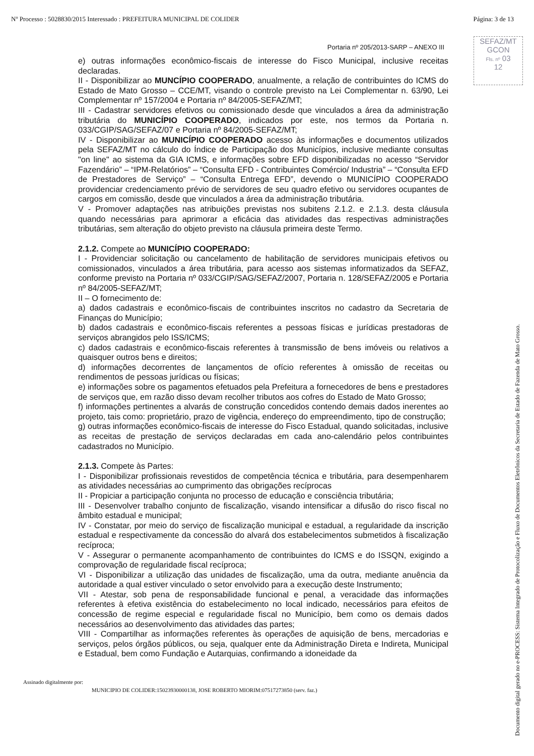Nº Processo : 5028830/2015 Interessado : PREFEITURA MUNICIPAL DE COLIDER Página: 3 de 13
SEFAZ/MT
GCON
Fls. nº 03
12
Portaria nº 205/2013-SARP – ANEXO III
e) outras informações econômico-fiscais de interesse do Fisco Municipal, inclusive receitas declaradas.
II - Disponibilizar ao MUNCÍPIO COOPERADO, anualmente, a relação de contribuintes do ICMS do Estado de Mato Grosso – CCE/MT, visando o controle previsto na Lei Complementar n. 63/90, Lei Complementar nº 157/2004 e Portaria nº 84/2005-SEFAZ/MT;
III - Cadastrar servidores efetivos ou comissionado desde que vinculados a área da administração tributária do MUNICÍPIO COOPERADO, indicados por este, nos termos da Portaria n. 033/CGIP/SAG/SEFAZ/07 e Portaria nº 84/2005-SEFAZ/MT;
IV - Disponibilizar ao MUNICÍPIO COOPERADO acesso às informações e documentos utilizados pela SEFAZ/MT no cálculo do Índice de Participação dos Municípios, inclusive mediante consultas "on line" ao sistema da GIA ICMS, e informações sobre EFD disponibilizadas no acesso “Servidor Fazendário” – “IPM-Relatórios” – “Consulta EFD - Contribuintes Comércio/ Industria” – “Consulta EFD de Prestadores de Serviço” – “Consulta Entrega EFD”, devendo o MUNICÍPIO COOPERADO providenciar credenciamento prévio de servidores de seu quadro efetivo ou servidores ocupantes de cargos em comissão, desde que vinculados a área da administração tributária.
V - Promover adaptações nas atribuições previstas nos subitens 2.1.2. e 2.1.3. desta cláusula quando necessárias para aprimorar a eficácia das atividades das respectivas administrações tributárias, sem alteração do objeto previsto na cláusula primeira deste Termo.
2.1.2. Compete ao MUNICÍPIO COOPERADO:
I - Providenciar solicitação ou cancelamento de habilitação de servidores municipais efetivos ou comissionados, vinculados a área tributária, para acesso aos sistemas informatizados da SEFAZ, conforme previsto na Portaria nº 033/CGIP/SAG/SEFAZ/2007, Portaria n. 128/SEFAZ/2005 e Portaria nº 84/2005-SEFAZ/MT;
II – O fornecimento de:
a) dados cadastrais e econômico-fiscais de contribuintes inscritos no cadastro da Secretaria de Finanças do Município;
b) dados cadastrais e econômico-fiscais referentes a pessoas físicas e jurídicas prestadoras de serviços abrangidos pelo ISS/ICMS;
c) dados cadastrais e econômico-fiscais referentes à transmissão de bens imóveis ou relativos a quaisquer outros bens e direitos;
d) informações decorrentes de lançamentos de ofício referentes à omissão de receitas ou rendimentos de pessoas jurídicas ou físicas;
e) informações sobre os pagamentos efetuados pela Prefeitura a fornecedores de bens e prestadores de serviços que, em razão disso devam recolher tributos aos cofres do Estado de Mato Grosso;
f) informações pertinentes a alvarás de construção concedidos contendo demais dados inerentes ao projeto, tais como: proprietário, prazo de vigência, endereço do empreendimento, tipo de construção;
g) outras informações econômico-fiscais de interesse do Fisco Estadual, quando solicitadas, inclusive as receitas de prestação de serviços declaradas em cada ano-calendário pelos contribuintes cadastrados no Município.
2.1.3. Compete às Partes:
I - Disponibilizar profissionais revestidos de competência técnica e tributária, para desempenharem as atividades necessárias ao cumprimento das obrigações recíprocas
II - Propiciar a participação conjunta no processo de educação e consciência tributária;
III - Desenvolver trabalho conjunto de fiscalização, visando intensificar a difusão do risco fiscal no âmbito estadual e municipal;
IV - Constatar, por meio do serviço de fiscalização municipal e estadual, a regularidade da inscrição estadual e respectivamente da concessão do alvará dos estabelecimentos submetidos à fiscalização recíproca;
V - Assegurar o permanente acompanhamento de contribuintes do ICMS e do ISSQN, exigindo a comprovação de regularidade fiscal recíproca;
VI - Disponibilizar a utilização das unidades de fiscalização, uma da outra, mediante anuência da autoridade a qual estiver vinculado o setor envolvido para a execução deste Instrumento;
VII - Atestar, sob pena de responsabilidade funcional e penal, a veracidade das informações referentes à efetiva existência do estabelecimento no local indicado, necessários para efeitos de concessão de regime especial e regularidade fiscal no Município, bem como os demais dados necessários ao desenvolvimento das atividades das partes;
VIII - Compartilhar as informações referentes às operações de aquisição de bens, mercadorias e serviços, pelos órgãos públicos, ou seja, qualquer ente da Administração Direta e Indireta, Municipal e Estadual, bem como Fundação e Autarquias, confirmando a idoneidade da
Documento digital gerado no e-PROCESS: Sistema Integrado de Protocolização e Fluxo de Documentos Eletrônicos da Secretaria de Estado de Fazenda de Mato Grosso.
Assinado digitalmente por:
MUNICIPIO DE COLIDER:15023930000138, JOSE ROBERTO MIORIM:07517273850 (serv. faz.)